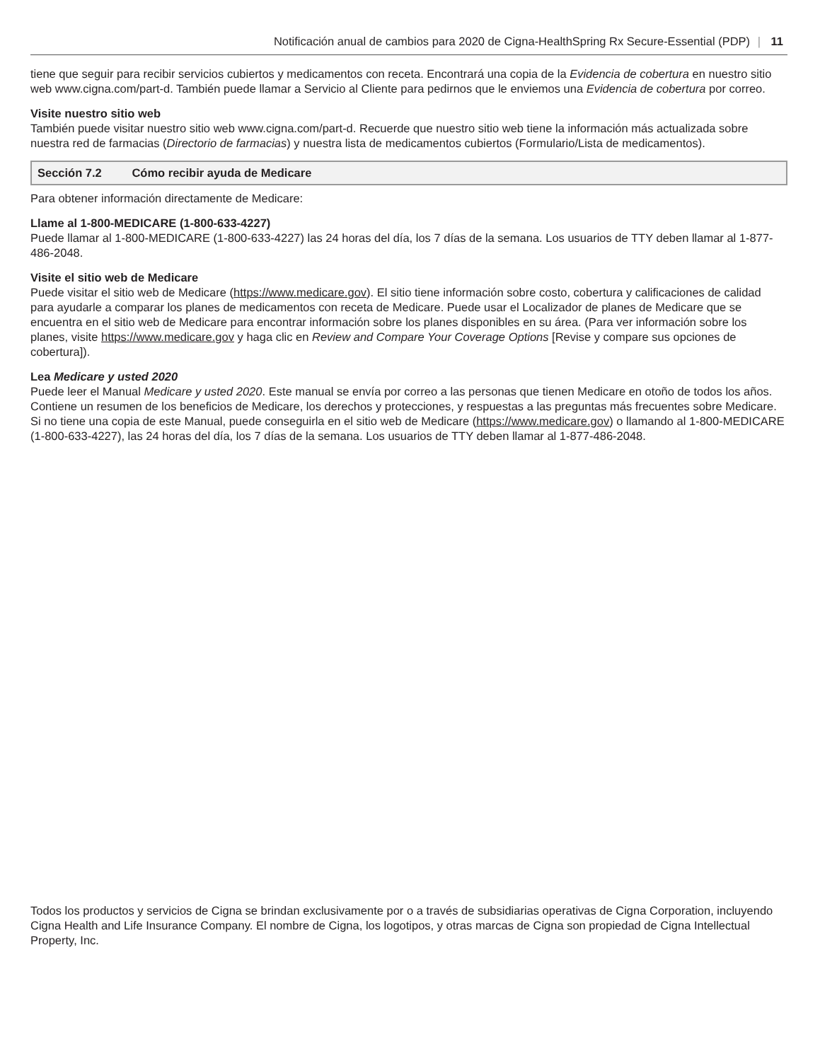Notificación anual de cambios para 2020 de Cigna-HealthSpring Rx Secure-Essential (PDP) | 11
tiene que seguir para recibir servicios cubiertos y medicamentos con receta. Encontrará una copia de la Evidencia de cobertura en nuestro sitio web www.cigna.com/part-d. También puede llamar a Servicio al Cliente para pedirnos que le enviemos una Evidencia de cobertura por correo.
Visite nuestro sitio web
También puede visitar nuestro sitio web www.cigna.com/part-d. Recuerde que nuestro sitio web tiene la información más actualizada sobre nuestra red de farmacias (Directorio de farmacias) y nuestra lista de medicamentos cubiertos (Formulario/Lista de medicamentos).
Sección 7.2 Cómo recibir ayuda de Medicare
Para obtener información directamente de Medicare:
Llame al 1-800-MEDICARE (1-800-633-4227)
Puede llamar al 1-800-MEDICARE (1-800-633-4227) las 24 horas del día, los 7 días de la semana. Los usuarios de TTY deben llamar al 1-877-486-2048.
Visite el sitio web de Medicare
Puede visitar el sitio web de Medicare (https://www.medicare.gov). El sitio tiene información sobre costo, cobertura y calificaciones de calidad para ayudarle a comparar los planes de medicamentos con receta de Medicare. Puede usar el Localizador de planes de Medicare que se encuentra en el sitio web de Medicare para encontrar información sobre los planes disponibles en su área. (Para ver información sobre los planes, visite https://www.medicare.gov y haga clic en Review and Compare Your Coverage Options [Revise y compare sus opciones de cobertura]).
Lea Medicare y usted 2020
Puede leer el Manual Medicare y usted 2020. Este manual se envía por correo a las personas que tienen Medicare en otoño de todos los años. Contiene un resumen de los beneficios de Medicare, los derechos y protecciones, y respuestas a las preguntas más frecuentes sobre Medicare. Si no tiene una copia de este Manual, puede conseguirla en el sitio web de Medicare (https://www.medicare.gov) o llamando al 1-800-MEDICARE (1-800-633-4227), las 24 horas del día, los 7 días de la semana. Los usuarios de TTY deben llamar al 1-877-486-2048.
Todos los productos y servicios de Cigna se brindan exclusivamente por o a través de subsidiarias operativas de Cigna Corporation, incluyendo Cigna Health and Life Insurance Company. El nombre de Cigna, los logotipos, y otras marcas de Cigna son propiedad de Cigna Intellectual Property, Inc.